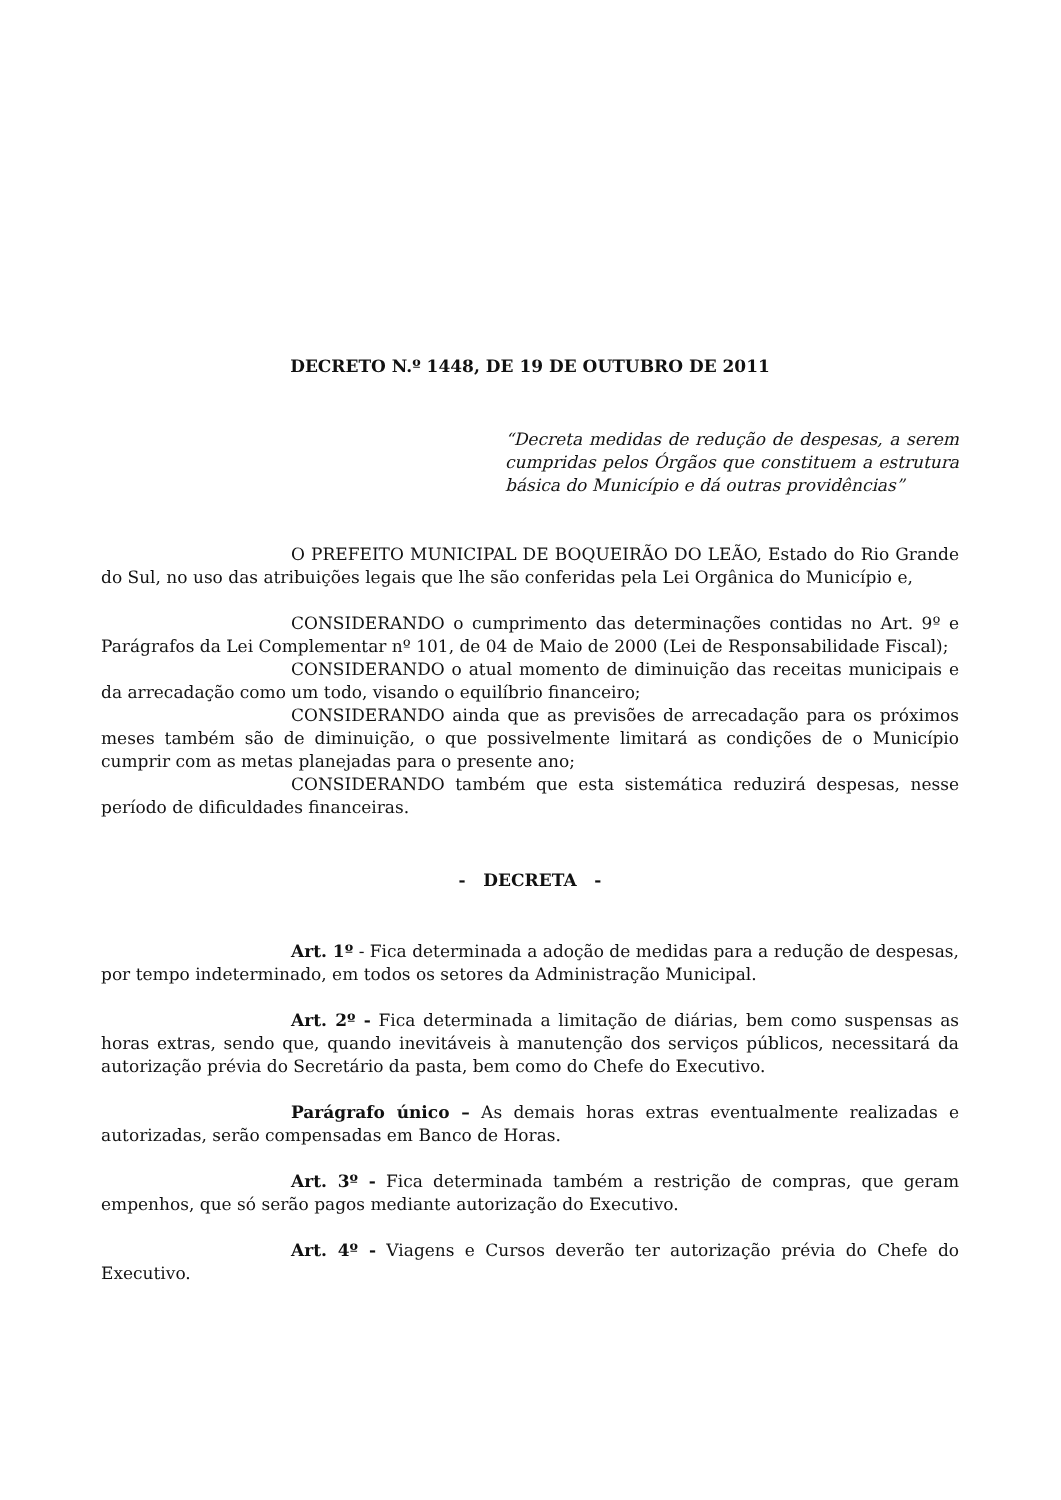DECRETO N.º 1448, DE 19 DE OUTUBRO DE 2011
“Decreta medidas de redução de despesas, a serem cumpridas pelos Órgãos que constituem a estrutura básica do Município e dá outras providências”
O PREFEITO MUNICIPAL DE BOQUEIRÃO DO LEÃO, Estado do Rio Grande do Sul, no uso das atribuições legais que lhe são conferidas pela Lei Orgânica do Município e,
CONSIDERANDO o cumprimento das determinações contidas no Art. 9º e Parágrafos da Lei Complementar nº 101, de 04 de Maio de 2000 (Lei de Responsabilidade Fiscal);
CONSIDERANDO o atual momento de diminuição das receitas municipais e da arrecadação como um todo, visando o equilíbrio financeiro;
CONSIDERANDO ainda que as previsões de arrecadação para os próximos meses também são de diminuição, o que possivelmente limitará as condições de o Município cumprir com as metas planejadas para o presente ano;
CONSIDERANDO também que esta sistemática reduzirá despesas, nesse período de dificuldades financeiras.
- DECRETA -
Art. 1º - Fica determinada a adoção de medidas para a redução de despesas, por tempo indeterminado, em todos os setores da Administração Municipal.
Art. 2º - Fica determinada a limitação de diárias, bem como suspensas as horas extras, sendo que, quando inevitáveis à manutenção dos serviços públicos, necessitará da autorização prévia do Secretário da pasta, bem como do Chefe do Executivo.
Parágrafo único – As demais horas extras eventualmente realizadas e autorizadas, serão compensadas em Banco de Horas.
Art. 3º - Fica determinada também a restrição de compras, que geram empenhos, que só serão pagos mediante autorização do Executivo.
Art. 4º - Viagens e Cursos deverão ter autorização prévia do Chefe do Executivo.